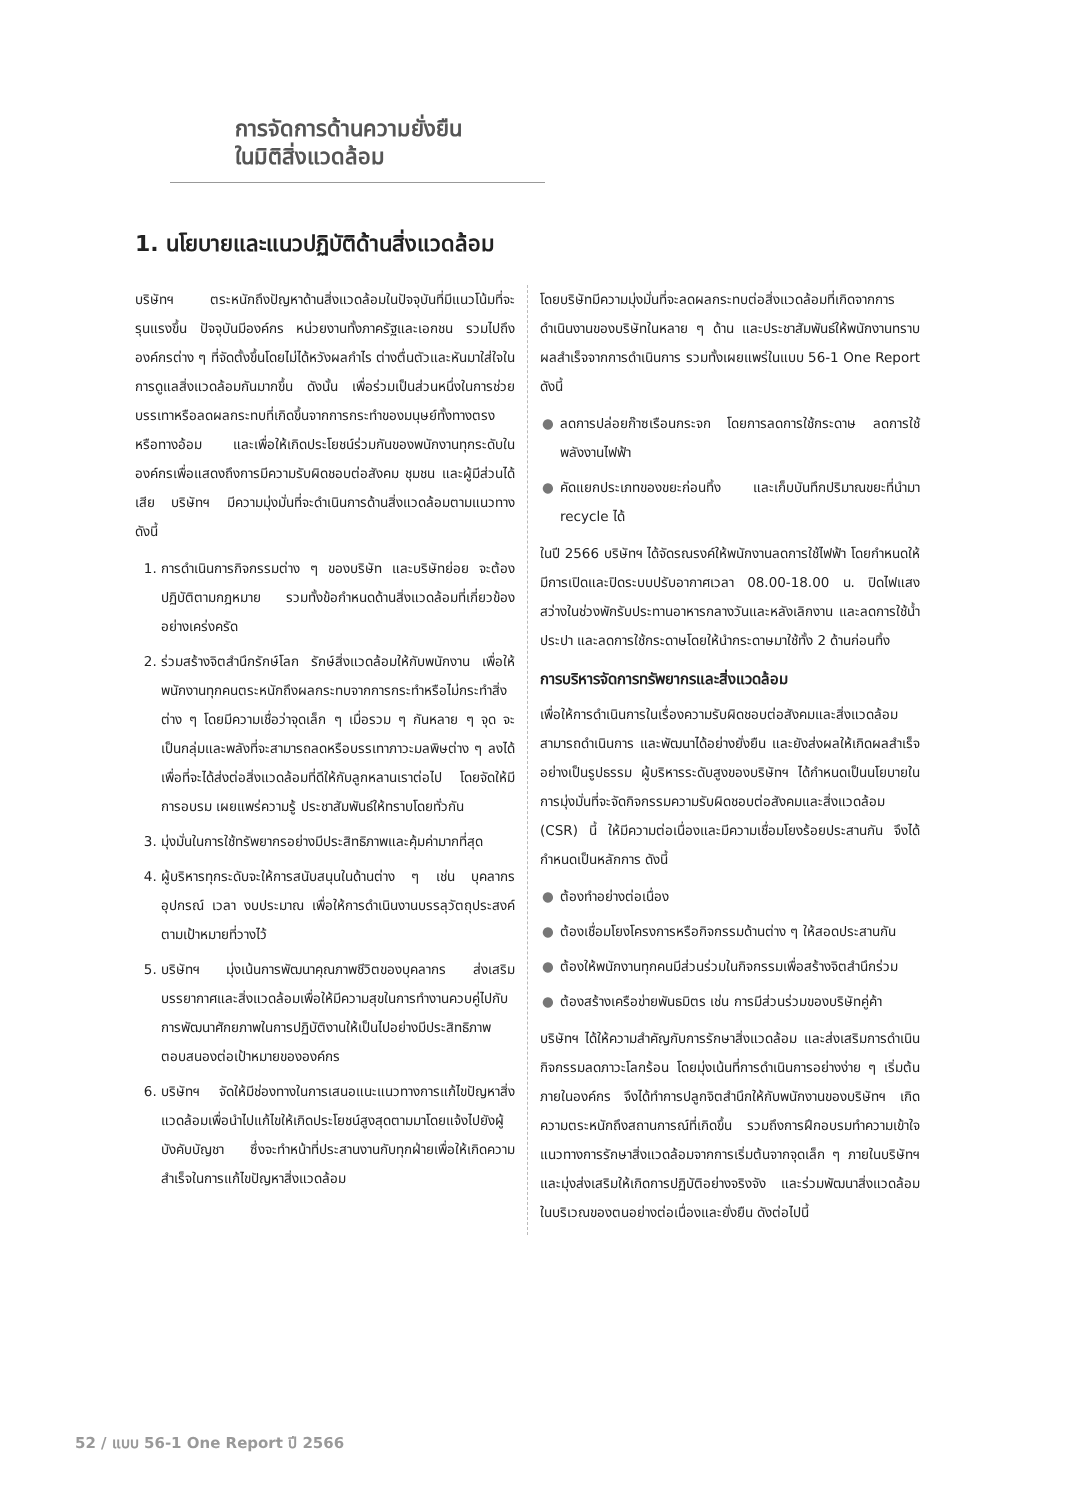การจัดการด้านความยั่งยืน
ในมิติสิ่งแวดล้อม
1. นโยบายและแนวปฏิบัติด้านสิ่งแวดล้อม
บริษัทฯ ตระหนักถึงปัญหาด้านสิ่งแวดล้อมในปัจจุบันที่มีแนวโน้มที่จะรุนแรงขึ้น ปัจจุบันมีองค์กร หน่วยงานทั้งภาครัฐและเอกชน รวมไปถึงองค์กรต่าง ๆ ที่จัดตั้งขึ้นโดยไม่ได้หวังผลกำไร ต่างตื่นตัวและหันมาใส่ใจในการดูแลสิ่งแวดล้อมกันมากขึ้น ดังนั้น เพื่อร่วมเป็นส่วนหนึ่งในการช่วยบรรเทาหรือลดผลกระทบที่เกิดขึ้นจากการกระทำของมนุษย์ทั้งทางตรงหรือทางอ้อม และเพื่อให้เกิดประโยชน์ร่วมกันของพนักงานทุกระดับในองค์กรเพื่อแสดงถึงการมีความรับผิดชอบต่อสังคม ชุมชน และผู้มีส่วนได้เสีย บริษัทฯ มีความมุ่งมั่นที่จะดำเนินการด้านสิ่งแวดล้อมตามแนวทาง ดังนี้
1. การดำเนินการกิจกรรมต่าง ๆ ของบริษัท และบริษัทย่อย จะต้องปฏิบัติตามกฎหมาย รวมทั้งข้อกำหนดด้านสิ่งแวดล้อมที่เกี่ยวข้องอย่างเคร่งครัด
2. ร่วมสร้างจิตสำนึกรักษ์โลก รักษ์สิ่งแวดล้อมให้กับพนักงาน เพื่อให้พนักงานทุกคนตระหนักถึงผลกระทบจากการกระทำหรือไม่กระทำสิ่งต่าง ๆ โดยมีความเชื่อว่าจุดเล็ก ๆ เมื่อรวม ๆ กันหลาย ๆ จุด จะเป็นกลุ่มและพลังที่จะสามารถลดหรือบรรเทาภาวะมลพิษต่าง ๆ ลงได้ เพื่อที่จะได้ส่งต่อสิ่งแวดล้อมที่ดีให้กับลูกหลานเราต่อไป โดยจัดให้มีการอบรม เผยแพร่ความรู้ ประชาสัมพันธ์ให้ทราบโดยทั่วกัน
3. มุ่งมั่นในการใช้ทรัพยากรอย่างมีประสิทธิภาพและคุ้มค่ามากที่สุด
4. ผู้บริหารทุกระดับจะให้การสนับสนุนในด้านต่าง ๆ เช่น บุคลากร อุปกรณ์ เวลา งบประมาณ เพื่อให้การดำเนินงานบรรลุวัตถุประสงค์ตามเป้าหมายที่วางไว้
5. บริษัทฯ มุ่งเน้นการพัฒนาคุณภาพชีวิตของบุคลากร ส่งเสริมบรรยากาศและสิ่งแวดล้อมเพื่อให้มีความสุขในการทำงานควบคู่ไปกับการพัฒนาศักยภาพในการปฏิบัติงานให้เป็นไปอย่างมีประสิทธิภาพตอบสนองต่อเป้าหมายขององค์กร
6. บริษัทฯ จัดให้มีช่องทางในการเสนอแนะแนวทางการแก้ไขปัญหาสิ่งแวดล้อมเพื่อนำไปแก้ไขให้เกิดประโยชน์สูงสุดตามมาโดยแจ้งไปยังผู้บังคับบัญชา ซึ่งจะทำหน้าที่ประสานงานกับทุกฝ่ายเพื่อให้เกิดความสำเร็จในการแก้ไขปัญหาสิ่งแวดล้อม
โดยบริษัทมีความมุ่งมั่นที่จะลดผลกระทบต่อสิ่งแวดล้อมที่เกิดจากการดำเนินงานของบริษัทในหลาย ๆ ด้าน และประชาสัมพันธ์ให้พนักงานทราบผลสำเร็จจากการดำเนินการ รวมทั้งเผยแพร่ในแบบ 56-1 One Report ดังนี้
● ลดการปล่อยก๊าซเรือนกระจก โดยการลดการใช้กระดาษ ลดการใช้พลังงานไฟฟ้า
● คัดแยกประเภทของขยะก่อนทิ้ง และเก็บบันทึกปริมาณขยะที่นำมา recycle ได้
ในปี 2566 บริษัทฯ ได้จัดรณรงค์ให้พนักงานลดการใช้ไฟฟ้า โดยกำหนดให้มีการเปิดและปิดระบบปรับอากาศเวลา 08.00-18.00 น. ปิดไฟแสงสว่างในช่วงพักรับประทานอาหารกลางวันและหลังเลิกงาน และลดการใช้น้ำประปา และลดการใช้กระดาษโดยให้นำกระดาษมาใช้ทั้ง 2 ด้านก่อนทิ้ง
การบริหารจัดการทรัพยากรและสิ่งแวดล้อม
เพื่อให้การดำเนินการในเรื่องความรับผิดชอบต่อสังคมและสิ่งแวดล้อมสามารถดำเนินการ และพัฒนาได้อย่างยั่งยืน และยังส่งผลให้เกิดผลสำเร็จอย่างเป็นรูปธรรม ผู้บริหารระดับสูงของบริษัทฯ ได้กำหนดเป็นนโยบายในการมุ่งมั่นที่จะจัดกิจกรรมความรับผิดชอบต่อสังคมและสิ่งแวดล้อม (CSR) นี้ ให้มีความต่อเนื่องและมีความเชื่อมโยงร้อยประสานกัน จึงได้กำหนดเป็นหลักการ ดังนี้
● ต้องทำอย่างต่อเนื่อง
● ต้องเชื่อมโยงโครงการหรือกิจกรรมด้านต่าง ๆ ให้สอดประสานกัน
● ต้องให้พนักงานทุกคนมีส่วนร่วมในกิจกรรมเพื่อสร้างจิตสำนึกร่วม
● ต้องสร้างเครือข่ายพันธมิตร เช่น การมีส่วนร่วมของบริษัทคู่ค้า
บริษัทฯ ได้ให้ความสำคัญกับการรักษาสิ่งแวดล้อม และส่งเสริมการดำเนินกิจกรรมลดภาวะโลกร้อน โดยมุ่งเน้นที่การดำเนินการอย่างง่าย ๆ เริ่มต้นภายในองค์กร จึงได้ทำการปลูกจิตสำนึกให้กับพนักงานของบริษัทฯ เกิดความตระหนักถึงสถานการณ์ที่เกิดขึ้น รวมถึงการฝึกอบรมทำความเข้าใจแนวทางการรักษาสิ่งแวดล้อมจากการเริ่มต้นจากจุดเล็ก ๆ ภายในบริษัทฯ และมุ่งส่งเสริมให้เกิดการปฏิบัติอย่างจริงจัง และร่วมพัฒนาสิ่งแวดล้อมในบริเวณของตนอย่างต่อเนื่องและยั่งยืน ดังต่อไปนี้
52 / แบบ 56-1 One Report ปี 2566